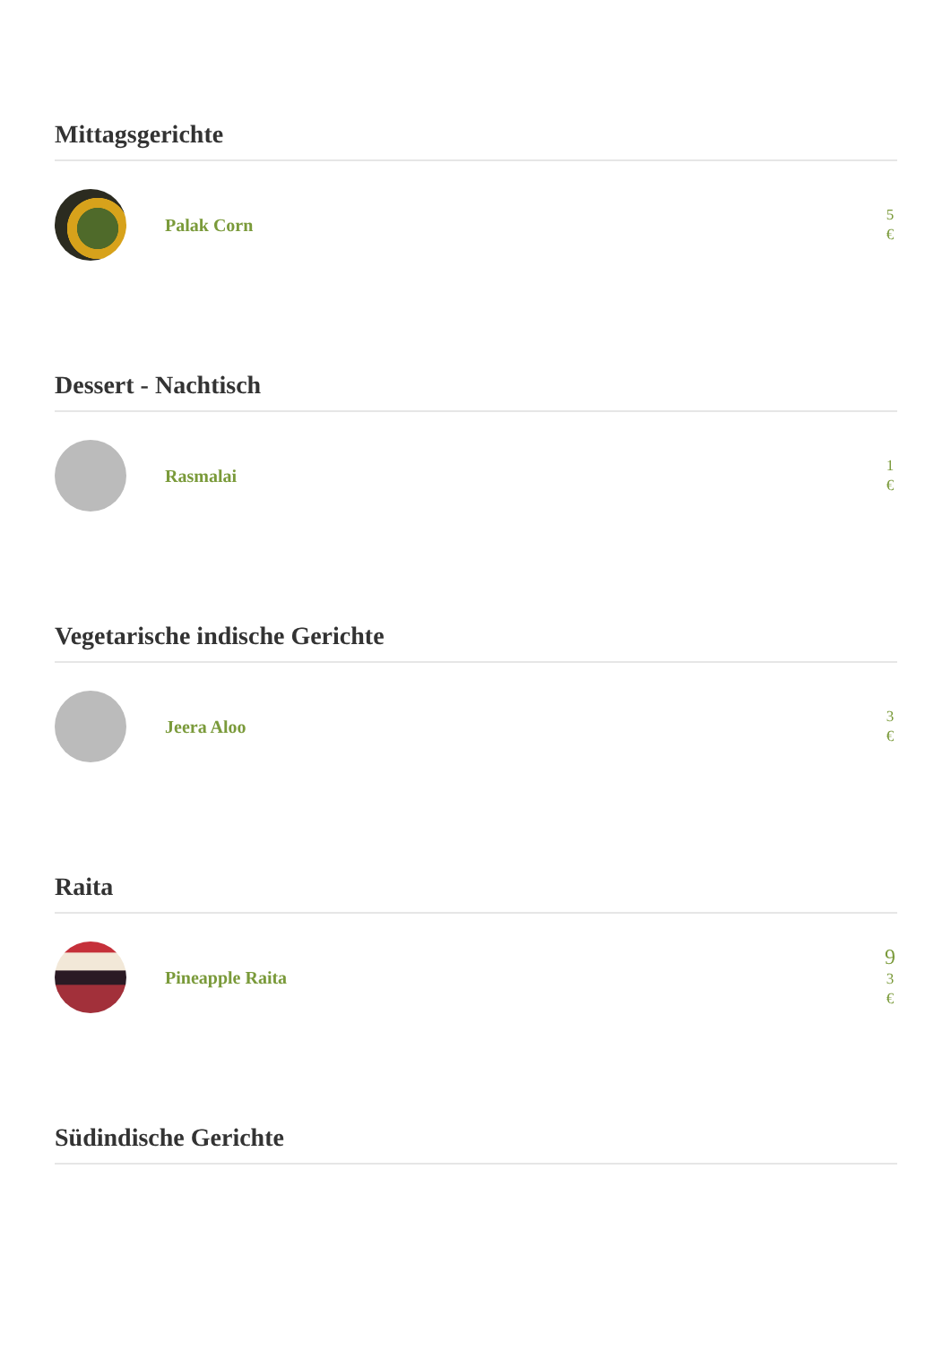Mittagsgerichte
Palak Corn
5
€
Dessert - Nachtisch
Rasmalai
1
€
Vegetarische indische Gerichte
Jeera Aloo
3
€
Raita
Pineapple Raita
9
3
€
Südindische Gerichte